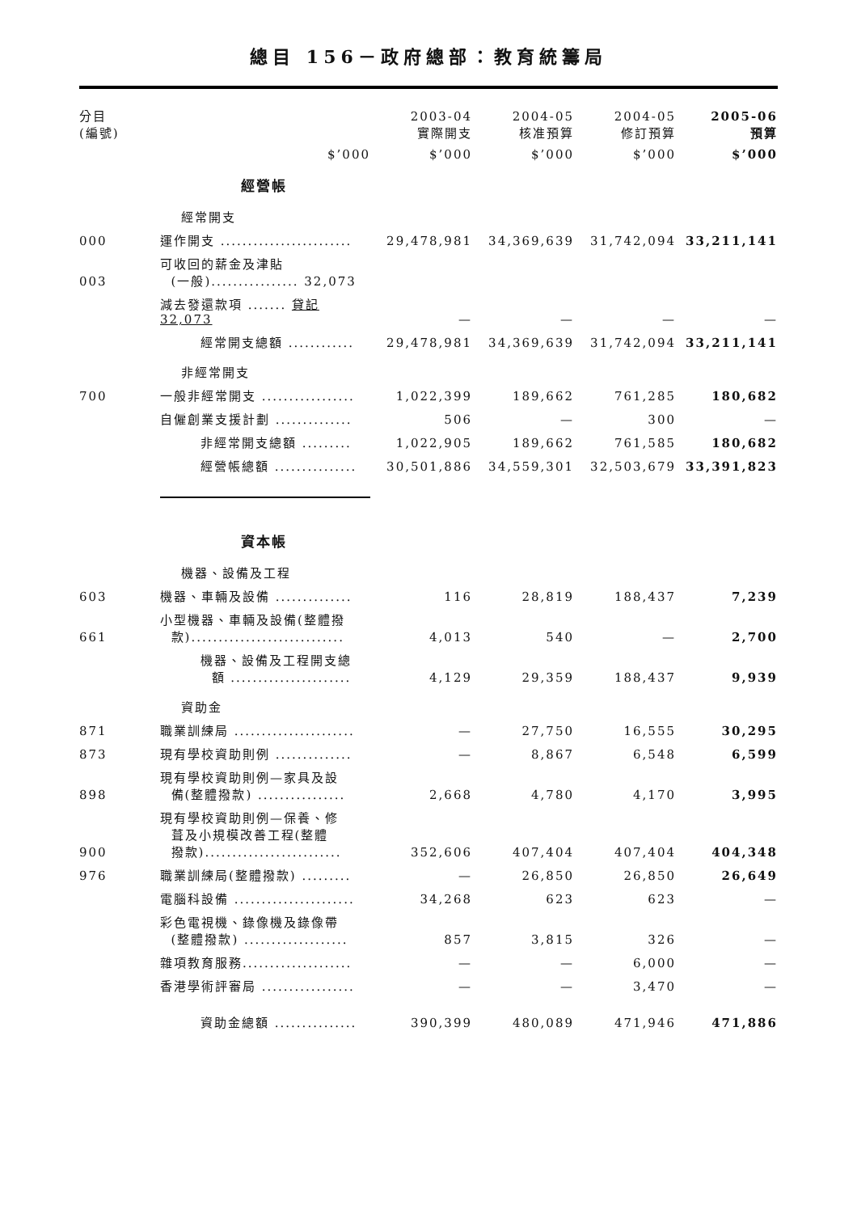總目 156－政府總部：教育統籌局
| 分目 (編號) | | 2003-04 實際開支 | 2004-05 核准預算 | 2004-05 修訂預算 | 2005-06 預算 |
| --- | --- | --- | --- | --- | --- |
| | $’000 | $’000 | $’000 | $’000 | $’000 |
| | 經營帳 | | | | |
| | 經常開支 | | | | |
| 000 | 運作開支 ........................ | 29,478,981 | 34,369,639 | 31,742,094 | 33,211,141 |
| 003 | 可收回的薪金及津貼 (一般)................ 32,073 | | | | |
| | 減去發還款項 ....... 貸記32,073 | — | — | — | — |
| | 經常開支總額 ............ | 29,478,981 | 34,369,639 | 31,742,094 | 33,211,141 |
| | 非經常開支 | | | | |
| 700 | 一般非經常開支 ................. | 1,022,399 | 189,662 | 761,285 | 180,682 |
| | 自僱創業支援計劃 .............. | 506 | — | 300 | — |
| | 非經常開支總額 ......... | 1,022,905 | 189,662 | 761,585 | 180,682 |
| | 經營帳總額 ............... | 30,501,886 | 34,559,301 | 32,503,679 | 33,391,823 |
| | 資本帳 | | | | |
| | 機器、設備及工程 | | | | |
| 603 | 機器、車輛及設備 .............. | 116 | 28,819 | 188,437 | 7,239 |
| 661 | 小型機器、車輛及設備(整體撥 款)............................ | 4,013 | 540 | — | 2,700 |
| | 機器、設備及工程開支總 額 ...................... | 4,129 | 29,359 | 188,437 | 9,939 |
| | 資助金 | | | | |
| 871 | 職業訓練局 ...................... | — | 27,750 | 16,555 | 30,295 |
| 873 | 現有學校資助則例 .............. | — | 8,867 | 6,548 | 6,599 |
| 898 | 現有學校資助則例—家具及設 備(整體撥款) ................ | 2,668 | 4,780 | 4,170 | 3,995 |
| 900 | 現有學校資助則例—保養、修 葺及小規模改善工程(整體 撥款)......................... | 352,606 | 407,404 | 407,404 | 404,348 |
| 976 | 職業訓練局(整體撥款) ......... | — | 26,850 | 26,850 | 26,649 |
| | 電腦科設備 ...................... | 34,268 | 623 | 623 | — |
| | 彩色電視機、錄像機及錄像帶 (整體撥款) ................... | 857 | 3,815 | 326 | — |
| | 雜項教育服務.................... | — | — | 6,000 | — |
| | 香港學術評審局 ................. | — | — | 3,470 | — |
| | 資助金總額 ............... | 390,399 | 480,089 | 471,946 | 471,886 |